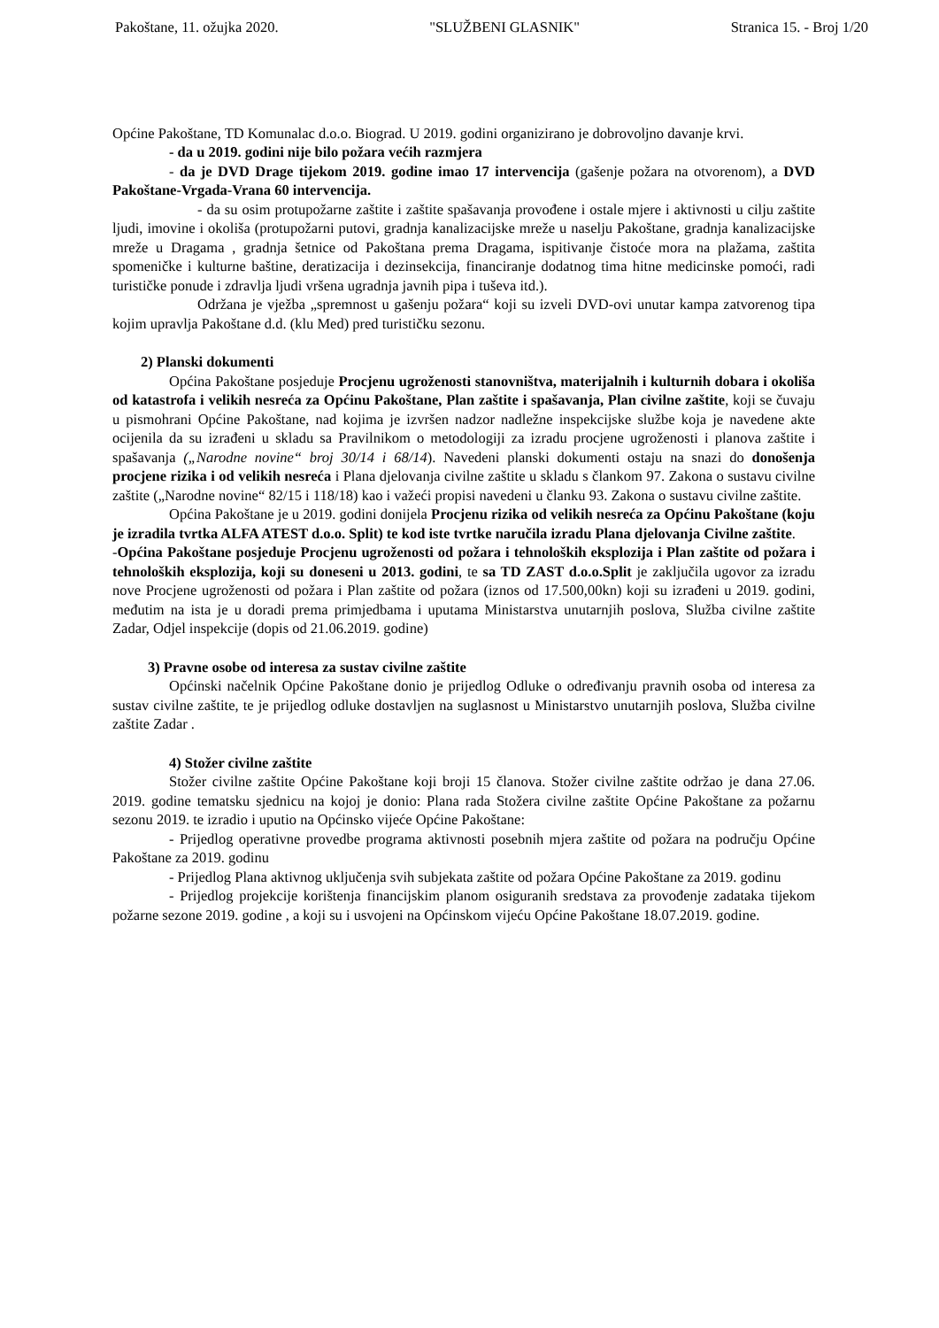Pakoštane, 11. ožujka 2020. "SLUŽBENI GLASNIK" Stranica 15. - Broj 1/20
Općine Pakoštane, TD Komunalac d.o.o. Biograd. U 2019. godini organizirano je dobrovoljno davanje krvi.
- da u 2019. godini nije bilo požara većih razmjera
- da je DVD Drage tijekom 2019. godine imao 17 intervencija (gašenje požara na otvorenom), a DVD Pakoštane-Vrgada-Vrana 60 intervencija.
- da su osim protupožarne zaštite i zaštite spašavanja provođene i ostale mjere i aktivnosti u cilju zaštite ljudi, imovine i okoliša (protupožarni putovi, gradnja kanalizacijske mreže u naselju Pakoštane, gradnja kanalizacijske mreže u Dragama , gradnja šetnice od Pakoštana prema Dragama, ispitivanje čistoće mora na plažama, zaštita spomeničke i kulturne baštine, deratizacija i dezinsekcija, financiranje dodatnog tima hitne medicinske pomoći, radi turističke ponude i zdravlja ljudi vršena ugradnja javnih pipa i tuševa itd.).
Održana je vježba „spremnost u gašenju požara“ koji su izveli DVD-ovi unutar kampa zatvorenog tipa kojim upravlja Pakoštane d.d. (klu Med) pred turističku sezonu.
2) Planski dokumenti
Općina Pakoštane posjeduje Procjenu ugroženosti stanovništva, materijalnih i kulturnih dobara i okoliša od katastrofa i velikih nesreća za Općinu Pakoštane, Plan zaštite i spašavanja, Plan civilne zaštite, koji se čuvaju u pismohrani Općine Pakoštane, nad kojima je izvršen nadzor nadležne inspekcijske službe koja je navedene akte ocijenila da su izrađeni u skladu sa Pravilnikom o metodologiji za izradu procjene ugroženosti i planova zaštite i spašavanja („Narodne novine“ broj 30/14 i 68/14). Navedeni planski dokumenti ostaju na snazi do donošenja procjene rizika i od velikih nesreća i Plana djelovanja civilne zaštite u skladu s člankom 97. Zakona o sustavu civilne zaštite („Narodne novine“ 82/15 i 118/18) kao i važeći propisi navedeni u članku 93. Zakona o sustavu civilne zaštite.
Općina Pakoštane je u 2019. godini donijela Procjenu rizika od velikih nesreća za Općinu Pakoštane (koju je izradila tvrtka ALFA ATEST d.o.o. Split) te kod iste tvrtke naručila izradu Plana djelovanja Civilne zaštite.
-Općina Pakoštane posjeduje Procjenu ugroženosti od požara i tehnoloških eksplozija i Plan zaštite od požara i tehnoloških eksplozija, koji su doneseni u 2013. godini, te sa TD ZAST d.o.o.Split je zaključila ugovor za izradu nove Procjene ugroženosti od požara i Plan zaštite od požara (iznos od 17.500,00kn) koji su izrađeni u 2019. godini, međutim na ista je u doradi prema primjedbama i uputama Ministarstva unutarnjih poslova, Služba civilne zaštite Zadar, Odjel inspekcije (dopis od 21.06.2019. godine)
3) Pravne osobe od interesa za sustav civilne zaštite
Općinski načelnik Općine Pakoštane donio je prijedlog Odluke o određivanju pravnih osoba od interesa za sustav civilne zaštite, te je prijedlog odluke dostavljen na suglasnost u Ministarstvo unutarnjih poslova, Služba civilne zaštite Zadar .
4) Stožer civilne zaštite
Stožer civilne zaštite Općine Pakoštane koji broji 15 članova. Stožer civilne zaštite održao je dana 27.06. 2019. godine tematsku sjednicu na kojoj je donio: Plana rada Stožera civilne zaštite Općine Pakoštane za požarnu sezonu 2019. te izradio i uputio na Općinsko vijeće Općine Pakoštane:
- Prijedlog operativne provedbe programa aktivnosti posebnih mjera zaštite od požara na području Općine Pakoštane za 2019. godinu
- Prijedlog Plana aktivnog uključenja svih subjekata zaštite od požara Općine Pakoštane za 2019. godinu
- Prijedlog projekcije korištenja financijskim planom osiguranih sredstava za provođenje zadataka tijekom požarne sezone 2019. godine , a koji su i usvojeni na Općinskom vijeću Općine Pakoštane 18.07.2019. godine.